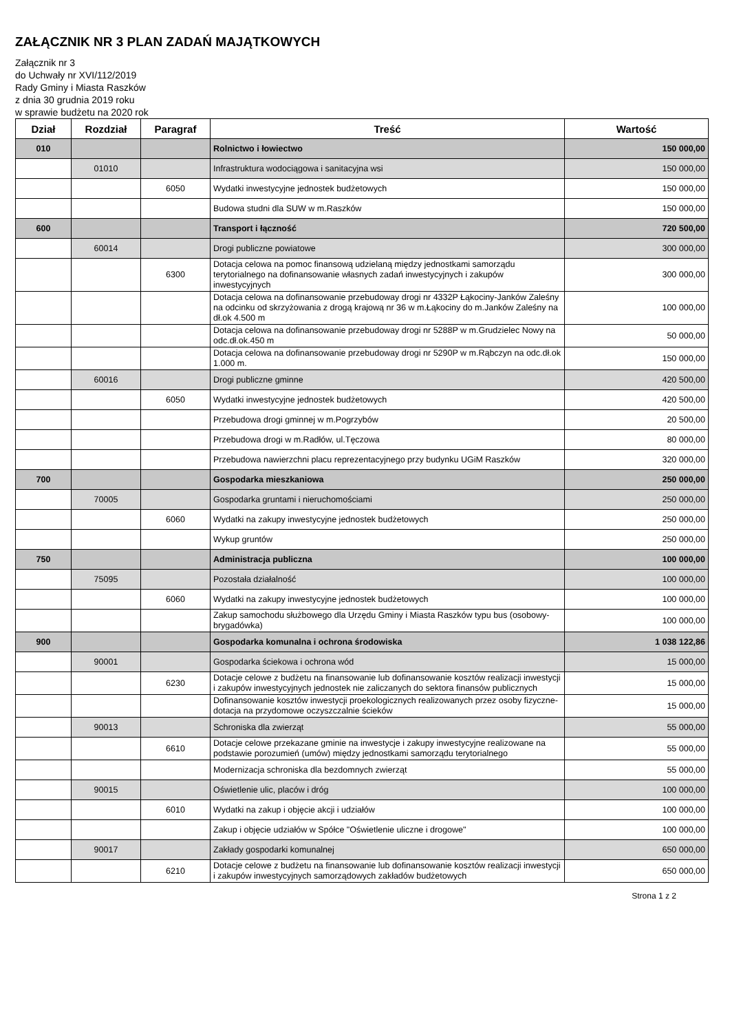ZAŁĄCZNIK NR 3 PLAN ZADAŃ MAJĄTKOWYCH
Załącznik nr 3
do Uchwały nr XVI/112/2019
Rady Gminy i Miasta Raszków
z dnia 30 grudnia 2019 roku
w sprawie budżetu na 2020 rok
| Dział | Rozdział | Paragraf | Treść | Wartość |
| --- | --- | --- | --- | --- |
| 010 | | | Rolnictwo i łowiectwo | 150 000,00 |
| | 01010 | | Infrastruktura wodociągowa i sanitacyjna wsi | 150 000,00 |
| | | 6050 | Wydatki inwestycyjne jednostek budżetowych | 150 000,00 |
| | | | Budowa studni dla SUW w m.Raszków | 150 000,00 |
| 600 | | | Transport i łączność | 720 500,00 |
| | 60014 | | Drogi publiczne powiatowe | 300 000,00 |
| | | 6300 | Dotacja celowa na pomoc finansową udzielaną między jednostkami samorządu terytorialnego na dofinansowanie własnych zadań inwestycyjnych i zakupów inwestycyjnych | 300 000,00 |
| | | | Dotacja celowa na dofinansowanie przebudoway drogi nr 4332P Łąkociny-Janków Zaleśny na odcinku od skrzyżowania z drogą krajową nr 36 w m.Łąkociny do m.Janków Zaleśny na dł.ok 4.500 m | 100 000,00 |
| | | | Dotacja celowa na dofinansowanie przebudoway drogi nr 5288P w m.Grudzielec Nowy na odc.dł.ok.450 m | 50 000,00 |
| | | | Dotacja celowa na dofinansowanie przebudoway drogi nr 5290P w m.Rąbczyn na odc.dł.ok 1.000 m. | 150 000,00 |
| | 60016 | | Drogi publiczne gminne | 420 500,00 |
| | | 6050 | Wydatki inwestycyjne jednostek budżetowych | 420 500,00 |
| | | | Przebudowa drogi gminnej w m.Pogrzybów | 20 500,00 |
| | | | Przebudowa drogi w m.Radłów, ul.Tęczowa | 80 000,00 |
| | | | Przebudowa nawierzchni placu reprezentacyjnego przy budynku UGiM Raszków | 320 000,00 |
| 700 | | | Gospodarka mieszkaniowa | 250 000,00 |
| | 70005 | | Gospodarka gruntami i nieruchomościami | 250 000,00 |
| | | 6060 | Wydatki na zakupy inwestycyjne jednostek budżetowych | 250 000,00 |
| | | | Wykup gruntów | 250 000,00 |
| 750 | | | Administracja publiczna | 100 000,00 |
| | 75095 | | Pozostała działalność | 100 000,00 |
| | | 6060 | Wydatki na zakupy inwestycyjne jednostek budżetowych | 100 000,00 |
| | | | Zakup samochodu służbowego dla Urzędu Gminy i Miasta Raszków typu bus (osobowy-brygadówka) | 100 000,00 |
| 900 | | | Gospodarka komunalna i ochrona środowiska | 1 038 122,86 |
| | 90001 | | Gospodarka ściekowa i ochrona wód | 15 000,00 |
| | | 6230 | Dotacje celowe z budżetu na finansowanie lub dofinansowanie kosztów realizacji inwestycji i zakupów inwestycyjnych jednostek nie zaliczanych do sektora finansów publicznych | 15 000,00 |
| | | | Dofinansowanie kosztów inwestycji proekologicznych realizowanych przez osoby fizyczne-dotacja na przydomowe oczyszczalnie ścieków | 15 000,00 |
| | 90013 | | Schroniska dla zwierząt | 55 000,00 |
| | | 6610 | Dotacje celowe przekazane gminie na inwestycje i zakupy inwestycyjne realizowane na podstawie porozumień (umów) między jednostkami samorządu terytorialnego | 55 000,00 |
| | | | Modernizacja schroniska dla bezdomnych zwierząt | 55 000,00 |
| | 90015 | | Oświetlenie ulic, placów i dróg | 100 000,00 |
| | | 6010 | Wydatki na zakup i objęcie akcji i udziałów | 100 000,00 |
| | | | Zakup i objęcie udziałów w Spółce "Oświetlenie uliczne i drogowe" | 100 000,00 |
| | 90017 | | Zakłady gospodarki komunalnej | 650 000,00 |
| | | 6210 | Dotacje celowe z budżetu na finansowanie lub dofinansowanie kosztów realizacji inwestycji i zakupów inwestycyjnych samorządowych zakładów budżetowych | 650 000,00 |
Strona 1 z 2